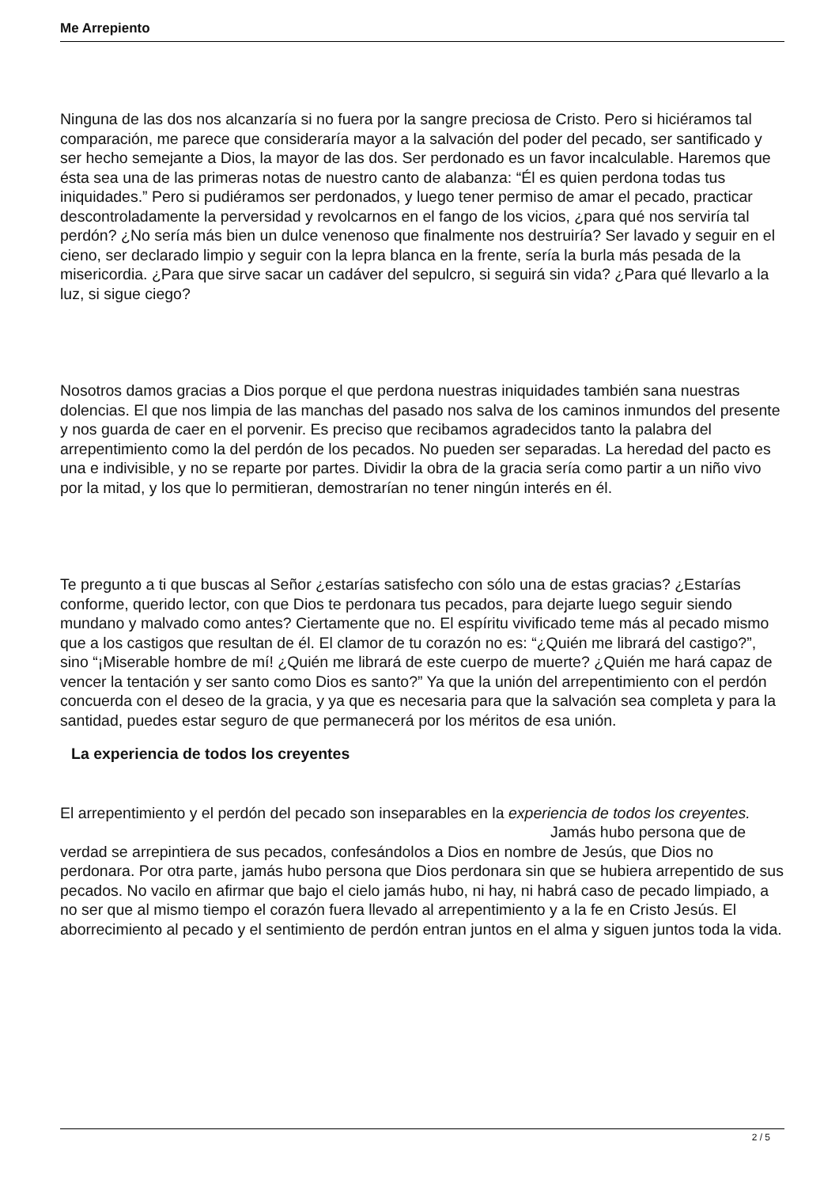Me Arrepiento
Ninguna de las dos nos alcanzaría si no fuera por la sangre preciosa de Cristo. Pero si hiciéramos tal comparación, me parece que consideraría mayor a la salvación del poder del pecado, ser santificado y ser hecho semejante a Dios, la mayor de las dos. Ser perdonado es un favor incalculable. Haremos que ésta sea una de las primeras notas de nuestro canto de alabanza: “Él es quien perdona todas tus iniquidades.” Pero si pudiéramos ser perdonados, y luego tener permiso de amar el pecado, practicar descontroladamente la perversidad y revolcarnos en el fango de los vicios, ¿para qué nos serviría tal perdón? ¿No sería más bien un dulce venenoso que finalmente nos destruiría? Ser lavado y seguir en el cieno, ser declarado limpio y seguir con la lepra blanca en la frente, sería la burla más pesada de la misericordia. ¿Para que sirve sacar un cadáver del sepulcro, si seguirá sin vida? ¿Para qué llevarlo a la luz, si sigue ciego?
Nosotros damos gracias a Dios porque el que perdona nuestras iniquidades también sana nuestras dolencias. El que nos limpia de las manchas del pasado nos salva de los caminos inmundos del presente y nos guarda de caer en el porvenir. Es preciso que recibamos agradecidos tanto la palabra del arrepentimiento como la del perdón de los pecados. No pueden ser separadas. La heredad del pacto es una e indivisible, y no se reparte por partes. Dividir la obra de la gracia sería como partir a un niño vivo por la mitad, y los que lo permitieran, demostrarían no tener ningún interés en él.
Te pregunto a ti que buscas al Señor ¿estarías satisfecho con sólo una de estas gracias? ¿Estarías conforme, querido lector, con que Dios te perdonara tus pecados, para dejarte luego seguir siendo mundano y malvado como antes? Ciertamente que no. El espíritu vivificado teme más al pecado mismo que a los castigos que resultan de él. El clamor de tu corazón no es: “¿Quién me librará del castigo?”, sino “¡Miserable hombre de mí! ¿Quién me librará de este cuerpo de muerte? ¿Quién me hará capaz de vencer la tentación y ser santo como Dios es santo?” Ya que la unión del arrepentimiento con el perdón concuerda con el deseo de la gracia, y ya que es necesaria para que la salvación sea completa y para la santidad, puedes estar seguro de que permanecerá por los méritos de esa unión.
La experiencia de todos los creyentes
El arrepentimiento y el perdón del pecado son inseparables en la experiencia de todos los creyentes. Jamás hubo persona que de verdad se arrepintiera de sus pecados, confesándolos a Dios en nombre de Jesús, que Dios no perdonara. Por otra parte, jamás hubo persona que Dios perdonara sin que se hubiera arrepentido de sus pecados. No vacilo en afirmar que bajo el cielo jamás hubo, ni hay, ni habrá caso de pecado limpiado, a no ser que al mismo tiempo el corazón fuera llevado al arrepentimiento y a la fe en Cristo Jesús. El aborrecimiento al pecado y el sentimiento de perdón entran juntos en el alma y siguen juntos toda la vida.
2 / 5